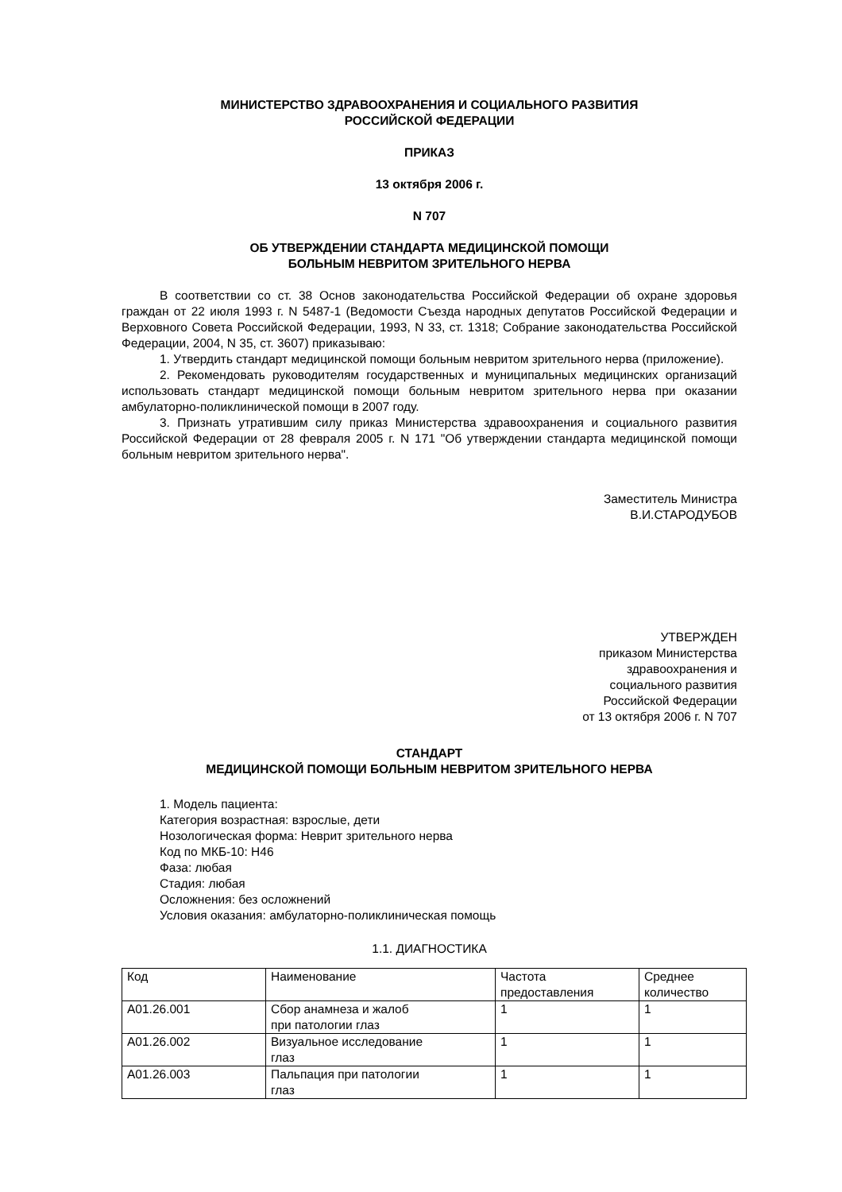МИНИСТЕРСТВО ЗДРАВООХРАНЕНИЯ И СОЦИАЛЬНОГО РАЗВИТИЯ
РОССИЙСКОЙ ФЕДЕРАЦИИ
ПРИКАЗ
13 октября 2006 г.
N 707
ОБ УТВЕРЖДЕНИИ СТАНДАРТА МЕДИЦИНСКОЙ ПОМОЩИ
БОЛЬНЫМ НЕВРИТОМ ЗРИТЕЛЬНОГО НЕРВА
В соответствии со ст. 38 Основ законодательства Российской Федерации об охране здоровья граждан от 22 июля 1993 г. N 5487-1 (Ведомости Съезда народных депутатов Российской Федерации и Верховного Совета Российской Федерации, 1993, N 33, ст. 1318; Собрание законодательства Российской Федерации, 2004, N 35, ст. 3607) приказываю:
1. Утвердить стандарт медицинской помощи больным невритом зрительного нерва (приложение).
2. Рекомендовать руководителям государственных и муниципальных медицинских организаций использовать стандарт медицинской помощи больным невритом зрительного нерва при оказании амбулаторно-поликлинической помощи в 2007 году.
3. Признать утратившим силу приказ Министерства здравоохранения и социального развития Российской Федерации от 28 февраля 2005 г. N 171 "Об утверждении стандарта медицинской помощи больным невритом зрительного нерва".
Заместитель Министра
В.И.СТАРОДУБОВ
УТВЕРЖДЕН
приказом Министерства
здравоохранения и
социального развития
Российской Федерации
от 13 октября 2006 г. N 707
СТАНДАРТ
МЕДИЦИНСКОЙ ПОМОЩИ БОЛЬНЫМ НЕВРИТОМ ЗРИТЕЛЬНОГО НЕРВА
1. Модель пациента:
Категория возрастная: взрослые, дети
Нозологическая форма: Неврит зрительного нерва
Код по МКБ-10: H46
Фаза: любая
Стадия: любая
Осложнения: без осложнений
Условия оказания: амбулаторно-поликлиническая помощь
1.1. ДИАГНОСТИКА
| Код | Наименование | Частота предоставления | Среднее количество |
| A01.26.001 | Сбор анамнеза и жалоб при патологии глаз | 1 | 1 |
| A01.26.002 | Визуальное исследование глаз | 1 | 1 |
| A01.26.003 | Пальпация при патологии глаз | 1 | 1 |